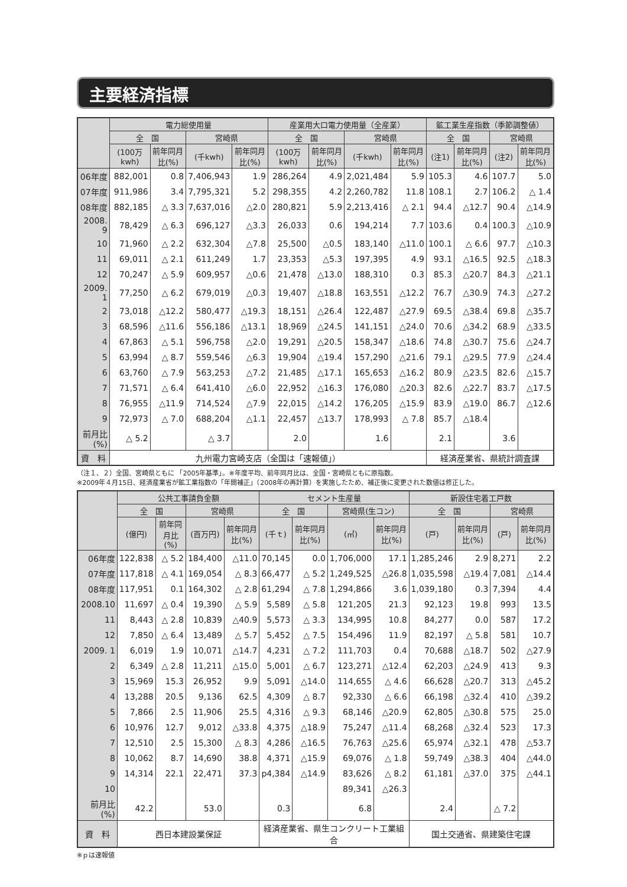主要経済指標
| | 電力総使用量 | | | | 産業用大口電力使用量（全産業） | | | | 鉱工業生産指数（季節調整値） | | | |
| --- | --- | --- | --- | --- | --- | --- | --- | --- | --- | --- | --- | --- |
| | 全 国 | | 宮崎県 | | 全 国 | | 宮崎県 | | 全 国 | | 宮崎県 | |
| | (100万kwh) | 前年同月比(%) | (千kwh) | 前年同月比(%) | (100万kwh) | 前年同月比(%) | (千kwh) | 前年同月比(%) | (注1) | 前年同月比(%) | (注2) | 前年同月比(%) |
| 06年度 | 882,001 | 0.8 | 7,406,943 | 1.9 | 286,264 | 4.9 | 2,021,484 | 5.9 | 105.3 | 4.6 | 107.7 | 5.0 |
| 07年度 | 911,986 | 3.4 | 7,795,321 | 5.2 | 298,355 | 4.2 | 2,260,782 | 11.8 | 108.1 | 2.7 | 106.2 | △ 1.4 |
| 08年度 | 882,185 | △ 3.3 | 7,637,016 | △2.0 | 280,821 | 5.9 | 2,213,416 | △ 2.1 | 94.4 | △12.7 | 90.4 | △14.9 |
| 2008. 9 | 78,429 | △ 6.3 | 696,127 | △3.3 | 26,033 | 0.6 | 194,214 | 7.7 | 103.6 | 0.4 | 100.3 | △10.9 |
| 10 | 71,960 | △ 2.2 | 632,304 | △7.8 | 25,500 | △0.5 | 183,140 | △11.0 | 100.1 | △ 6.6 | 97.7 | △10.3 |
| 11 | 69,011 | △ 2.1 | 611,249 | 1.7 | 23,353 | △5.3 | 197,395 | 4.9 | 93.1 | △16.5 | 92.5 | △18.3 |
| 12 | 70,247 | △ 5.9 | 609,957 | △0.6 | 21,478 | △13.0 | 188,310 | 0.3 | 85.3 | △20.7 | 84.3 | △21.1 |
| 2009. 1 | 77,250 | △ 6.2 | 679,019 | △0.3 | 19,407 | △18.8 | 163,551 | △12.2 | 76.7 | △30.9 | 74.3 | △27.2 |
| 2 | 73,018 | △12.2 | 580,477 | △19.3 | 18,151 | △26.4 | 122,487 | △27.9 | 69.5 | △38.4 | 69.8 | △35.7 |
| 3 | 68,596 | △11.6 | 556,186 | △13.1 | 18,969 | △24.5 | 141,151 | △24.0 | 70.6 | △34.2 | 68.9 | △33.5 |
| 4 | 67,863 | △ 5.1 | 596,758 | △2.0 | 19,291 | △20.5 | 158,347 | △18.6 | 74.8 | △30.7 | 75.6 | △24.7 |
| 5 | 63,994 | △ 8.7 | 559,546 | △6.3 | 19,904 | △19.4 | 157,290 | △21.6 | 79.1 | △29.5 | 77.9 | △24.4 |
| 6 | 63,760 | △ 7.9 | 563,253 | △7.2 | 21,485 | △17.1 | 165,653 | △16.2 | 80.9 | △23.5 | 82.6 | △15.7 |
| 7 | 71,571 | △ 6.4 | 641,410 | △6.0 | 22,952 | △16.3 | 176,080 | △20.3 | 82.6 | △22.7 | 83.7 | △17.5 |
| 8 | 76,955 | △11.9 | 714,524 | △7.9 | 22,015 | △14.2 | 176,205 | △15.9 | 83.9 | △19.0 | 86.7 | △12.6 |
| 9 | 72,973 | △ 7.0 | 688,204 | △1.1 | 22,457 | △13.7 | 178,993 | △ 7.8 | 85.7 | △18.4 | | |
| 前月比(%) | △ 5.2 | | △ 3.7 | | 2.0 | | 1.6 | | 2.1 | | 3.6 | |
| 資 料 | 九州電力宮崎支店（全国は「速報値」） | | | | | | | | 経済産業省、県統計調査課 | | | |
（注１、２）全国、宮崎県ともに 「2005年基準」。※年度平均、前年同月比は、全国・宮崎県ともに原指数。
※2009年４月15日、経済産業省が鉱工業指数の「年間補正」（2008年の再計算）を実施したため、補正後に変更された数値は修正した。
| | 公共工事請負金額 | | | | セメント生産量 | | | | 新設住宅着工戸数 | | | |
| --- | --- | --- | --- | --- | --- | --- | --- | --- | --- | --- | --- | --- |
| | 全 国 | | 宮崎県 | | 全 国 | | 宮崎県(生コン) | | 全 国 | | 宮崎県 | |
| | (億円) | 前年同月比(%) | (百万円) | 前年同月比(%) | (千ｔ) | 前年同月比(%) | (㎥) | 前年同月比(%) | (戸) | 前年同月比(%) | (戸) | 前年同月比(%) |
| 06年度 | 122,838 | △ 5.2 | 184,400 | △11.0 | 70,145 | 0.0 | 1,706,000 | 17.1 | 1,285,246 | 2.9 | 8,271 | 2.2 |
| 07年度 | 117,818 | △ 4.1 | 169,054 | △ 8.3 | 66,477 | △ 5.2 | 1,249,525 | △26.8 | 1,035,598 | △19.4 | 7,081 | △14.4 |
| 08年度 | 117,951 | 0.1 | 164,302 | △ 2.8 | 61,294 | △ 7.8 | 1,294,866 | 3.6 | 1,039,180 | 0.3 | 7,394 | 4.4 |
| 2008.10 | 11,697 | △ 0.4 | 19,390 | △ 5.9 | 5,589 | △ 5.8 | 121,205 | 21.3 | 92,123 | 19.8 | 993 | 13.5 |
| 11 | 8,443 | △ 2.8 | 10,839 | △40.9 | 5,573 | △ 3.3 | 134,995 | 10.8 | 84,277 | 0.0 | 587 | 17.2 |
| 12 | 7,850 | △ 6.4 | 13,489 | △ 5.7 | 5,452 | △ 7.5 | 154,496 | 11.9 | 82,197 | △ 5.8 | 581 | 10.7 |
| 2009. 1 | 6,019 | 1.9 | 10,071 | △14.7 | 4,231 | △ 7.2 | 111,703 | 0.4 | 70,688 | △18.7 | 502 | △27.9 |
| 2 | 6,349 | △ 2.8 | 11,211 | △15.0 | 5,001 | △ 6.7 | 123,271 | △12.4 | 62,203 | △24.9 | 413 | 9.3 |
| 3 | 15,969 | 15.3 | 26,952 | 9.9 | 5,091 | △14.0 | 114,655 | △ 4.6 | 66,628 | △20.7 | 313 | △45.2 |
| 4 | 13,288 | 20.5 | 9,136 | 62.5 | 4,309 | △ 8.7 | 92,330 | △ 6.6 | 66,198 | △32.4 | 410 | △39.2 |
| 5 | 7,866 | 2.5 | 11,906 | 25.5 | 4,316 | △ 9.3 | 68,146 | △20.9 | 62,805 | △30.8 | 575 | 25.0 |
| 6 | 10,976 | 12.7 | 9,012 | △33.8 | 4,375 | △18.9 | 75,247 | △11.4 | 68,268 | △32.4 | 523 | 17.3 |
| 7 | 12,510 | 2.5 | 15,300 | △ 8.3 | 4,286 | △16.5 | 76,763 | △25.6 | 65,974 | △32.1 | 478 | △53.7 |
| 8 | 10,062 | 8.7 | 14,690 | 38.8 | 4,371 | △15.9 | 69,076 | △ 1.8 | 59,749 | △38.3 | 404 | △44.0 |
| 9 | 14,314 | 22.1 | 22,471 | 37.3 | p4,384 | △14.9 | 83,626 | △ 8.2 | 61,181 | △37.0 | 375 | △44.1 |
| 10 | | | | | | | 89,341 | △26.3 | | | | |
| 前月比(%) | 42.2 | | 53.0 | | 0.3 | | 6.8 | | 2.4 | | △ 7.2 | |
| 資 料 | 西日本建設業保証 | | | | 経済産業省、県生コンクリート工業組合 | | | | 国土交通省、県建築住宅課 | | | |
※ｐは速報値